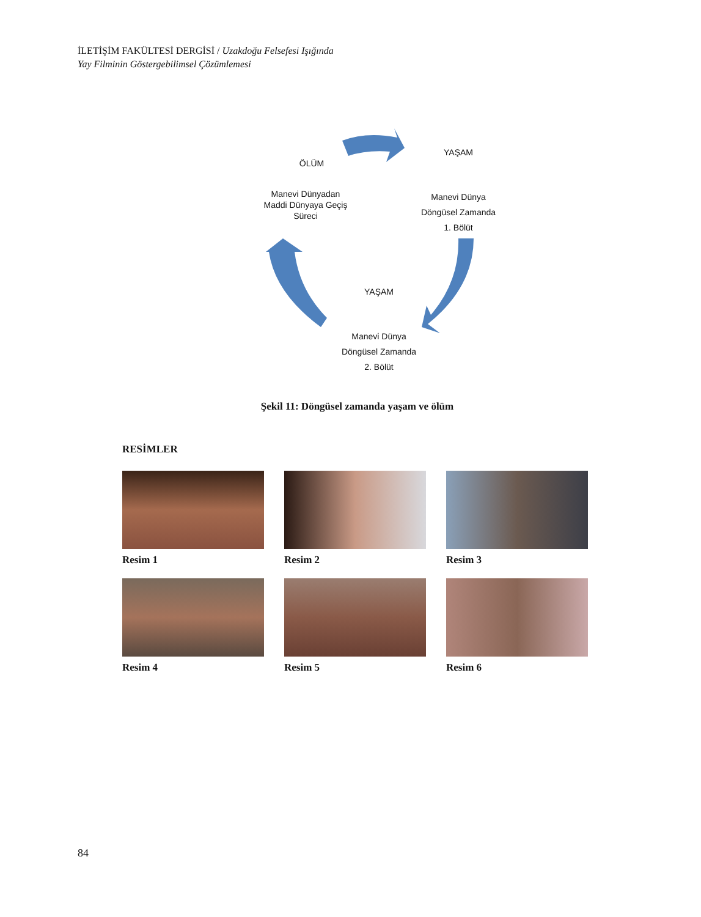İLETİŞİM FAKÜLTESİ DERGİSİ / Uzakdoğu Felsefesi Işığında
Yay Filminin Göstergebilimsel Çözümlemesi
ÖLÜM
YAŞAM
Manevi Dünyadan
Maddi Dünyaya Geçiş
Süreci
Manevi Dünya
Döngüsel Zamanda
1. Bölüt
YAŞAM
Manevi Dünya
Döngüsel Zamanda
2. Bölüt
Şekil 11: Döngüsel zamanda yaşam ve ölüm
RESİMLER
Resim 1
Resim 2
Resim 3
Resim 4
Resim 5
Resim 6
84